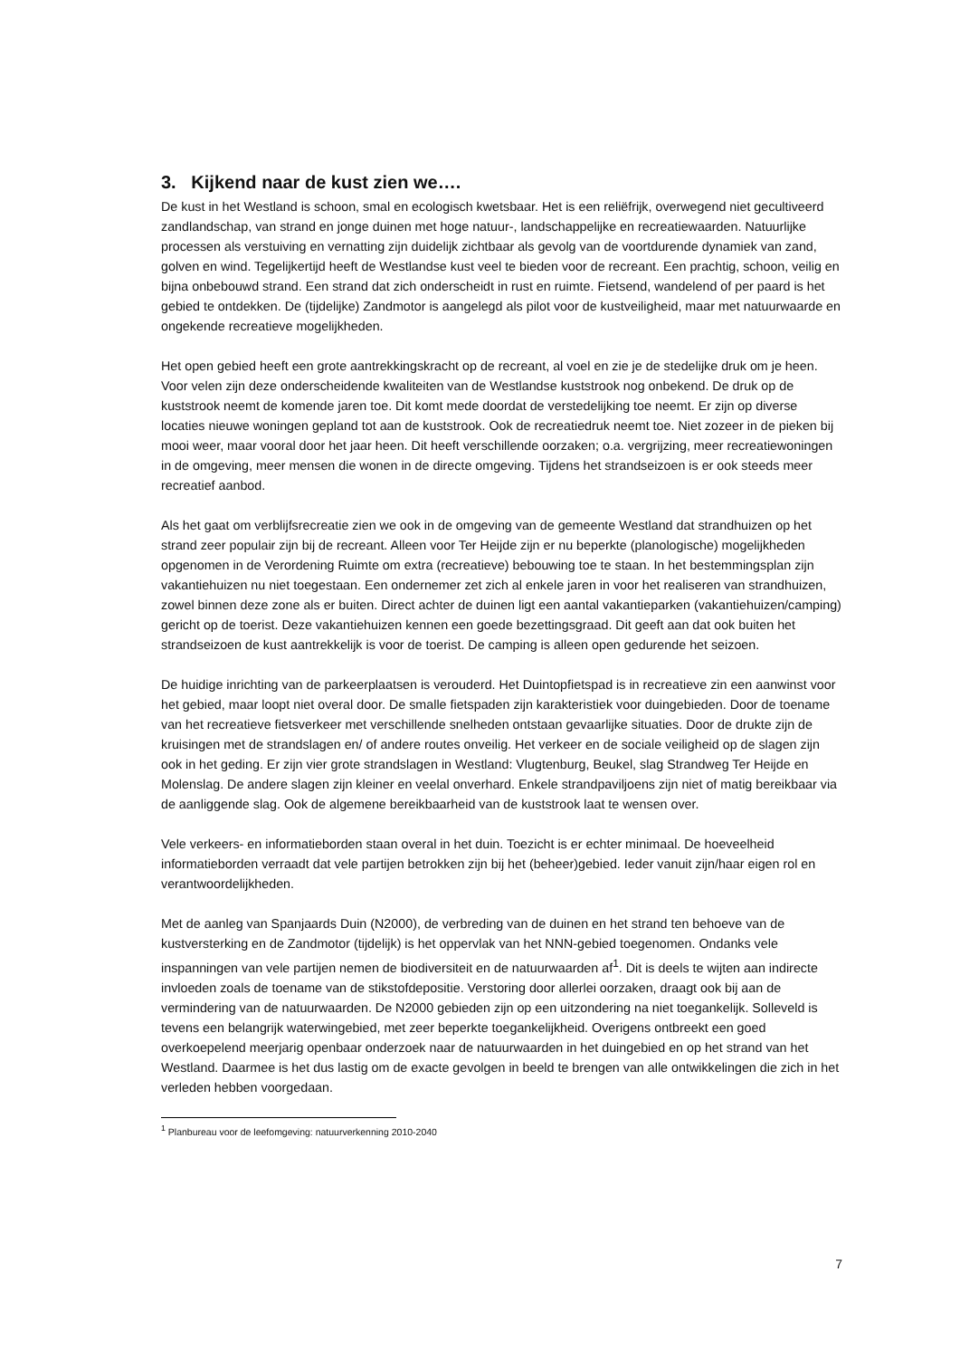3. Kijkend naar de kust zien we….
De kust in het Westland is schoon, smal en ecologisch kwetsbaar. Het is een reliëfrijk, overwegend niet gecultiveerd zandlandschap, van strand en jonge duinen met hoge natuur-, landschappelijke en recreatiewaarden. Natuurlijke processen als verstuiving en vernatting zijn duidelijk zichtbaar als gevolg van de voortdurende dynamiek van zand, golven en wind. Tegelijkertijd heeft de Westlandse kust veel te bieden voor de recreant. Een prachtig, schoon, veilig en bijna onbebouwd strand. Een strand dat zich onderscheidt in rust en ruimte. Fietsend, wandelend of per paard is het gebied te ontdekken. De (tijdelijke) Zandmotor is aangelegd als pilot voor de kustveiligheid, maar met natuurwaarde en ongekende recreatieve mogelijkheden.
Het open gebied heeft een grote aantrekkingskracht op de recreant, al voel en zie je de stedelijke druk om je heen. Voor velen zijn deze onderscheidende kwaliteiten van de Westlandse kuststrook nog onbekend. De druk op de kuststrook neemt de komende jaren toe. Dit komt mede doordat de verstedelijking toe neemt. Er zijn op diverse locaties nieuwe woningen gepland tot aan de kuststrook. Ook de recreatiedruk neemt toe. Niet zozeer in de pieken bij mooi weer, maar vooral door het jaar heen. Dit heeft verschillende oorzaken; o.a. vergrijzing, meer recreatiewoningen in de omgeving, meer mensen die wonen in de directe omgeving. Tijdens het strandseizoen is er ook steeds meer recreatief aanbod.
Als het gaat om verblijfsrecreatie zien we ook in de omgeving van de gemeente Westland dat strandhuizen op het strand zeer populair zijn bij de recreant. Alleen voor Ter Heijde zijn er nu beperkte (planologische) mogelijkheden opgenomen in de Verordening Ruimte om extra (recreatieve) bebouwing toe te staan. In het bestemmingsplan zijn vakantiehuizen nu niet toegestaan. Een ondernemer zet zich al enkele jaren in voor het realiseren van strandhuizen, zowel binnen deze zone als er buiten. Direct achter de duinen ligt een aantal vakantieparken (vakantiehuizen/camping) gericht op de toerist. Deze vakantiehuizen kennen een goede bezettingsgraad. Dit geeft aan dat ook buiten het strandseizoen de kust aantrekkelijk is voor de toerist. De camping is alleen open gedurende het seizoen.
De huidige inrichting van de parkeerplaatsen is verouderd. Het Duintopfietspad is in recreatieve zin een aanwinst voor het gebied, maar loopt niet overal door. De smalle fietspaden zijn karakteristiek voor duingebieden. Door de toename van het recreatieve fietsverkeer met verschillende snelheden ontstaan gevaarlijke situaties. Door de drukte zijn de kruisingen met de strandslagen en/ of andere routes onveilig. Het verkeer en de sociale veiligheid op de slagen zijn ook in het geding. Er zijn vier grote strandslagen in Westland: Vlugtenburg, Beukel, slag Strandweg Ter Heijde en Molenslag. De andere slagen zijn kleiner en veelal onverhard. Enkele strandpaviljoens zijn niet of matig bereikbaar via de aanliggende slag. Ook de algemene bereikbaarheid van de kuststrook laat te wensen over.
Vele verkeers- en informatieborden staan overal in het duin. Toezicht is er echter minimaal. De hoeveelheid informatieborden verraadt dat vele partijen betrokken zijn bij het (beheer)gebied. Ieder vanuit zijn/haar eigen rol en verantwoordelijkheden.
Met de aanleg van Spanjaards Duin (N2000), de verbreding van de duinen en het strand ten behoeve van de kustversterking en de Zandmotor (tijdelijk) is het oppervlak van het NNN-gebied toegenomen. Ondanks vele inspanningen van vele partijen nemen de biodiversiteit en de natuurwaarden af<sup>1</sup>. Dit is deels te wijten aan indirecte invloeden zoals de toename van de stikstofdepositie. Verstoring door allerlei oorzaken, draagt ook bij aan de vermindering van de natuurwaarden. De N2000 gebieden zijn op een uitzondering na niet toegankelijk. Solleveld is tevens een belangrijk waterwingebied, met zeer beperkte toegankelijkheid. Overigens ontbreekt een goed overkoepelend meerjarig openbaar onderzoek naar de natuurwaarden in het duingebied en op het strand van het Westland. Daarmee is het dus lastig om de exacte gevolgen in beeld te brengen van alle ontwikkelingen die zich in het verleden hebben voorgedaan.
<sup>1</sup> Planbureau voor de leefomgeving: natuurverkenning 2010-2040
7